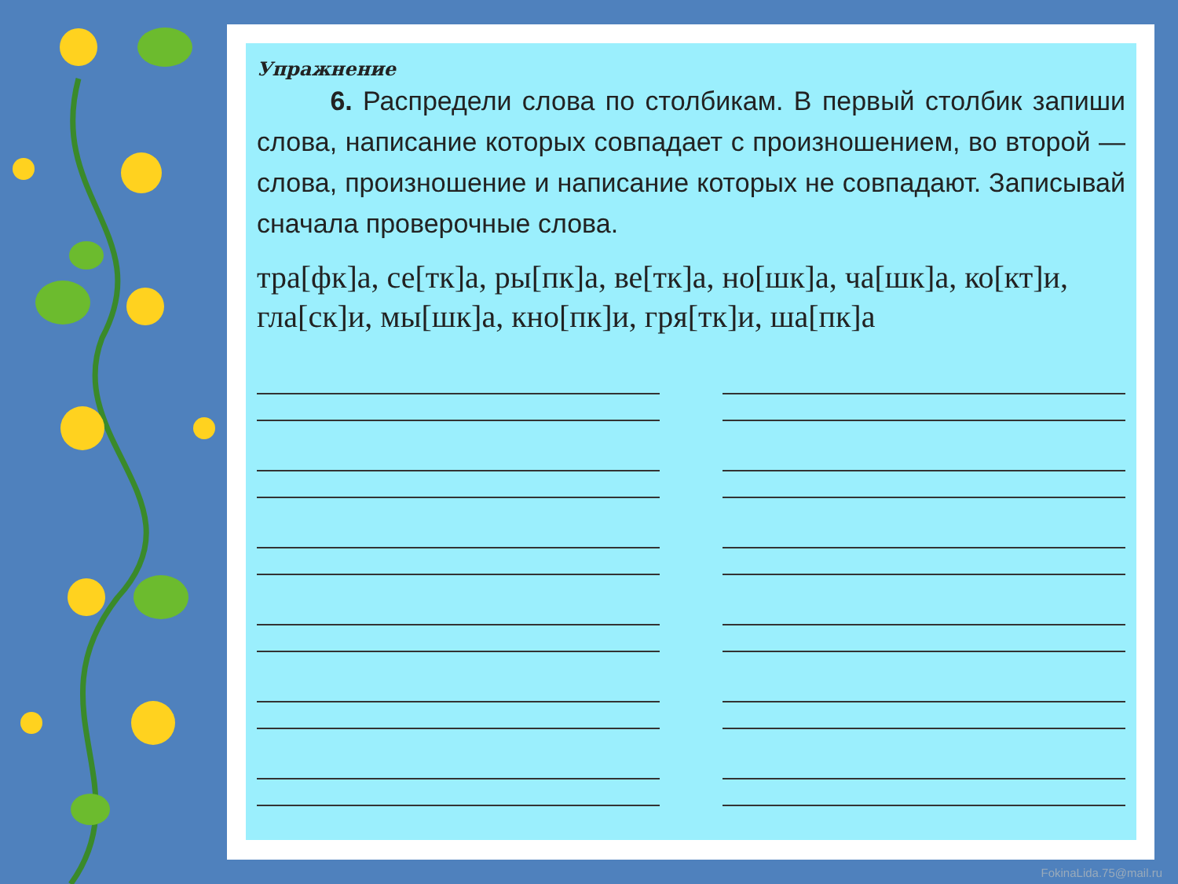Упражнение
6. Распредели слова по столбикам. В первый столбик запиши слова, написание которых совпадает с произношением, во второй — слова, произношение и написание которых не совпадают. Записывай сначала проверочные слова.
тра[фк]а, се[тк]а, ры[пк]а, ве[тк]а, но[шк]а, ча[шк]а, ко[кт]и, гла[ск]и, мы[шк]а, кно[пк]и, гря[тк]и, ша[пк]а
FokinaLida.75@mail.ru